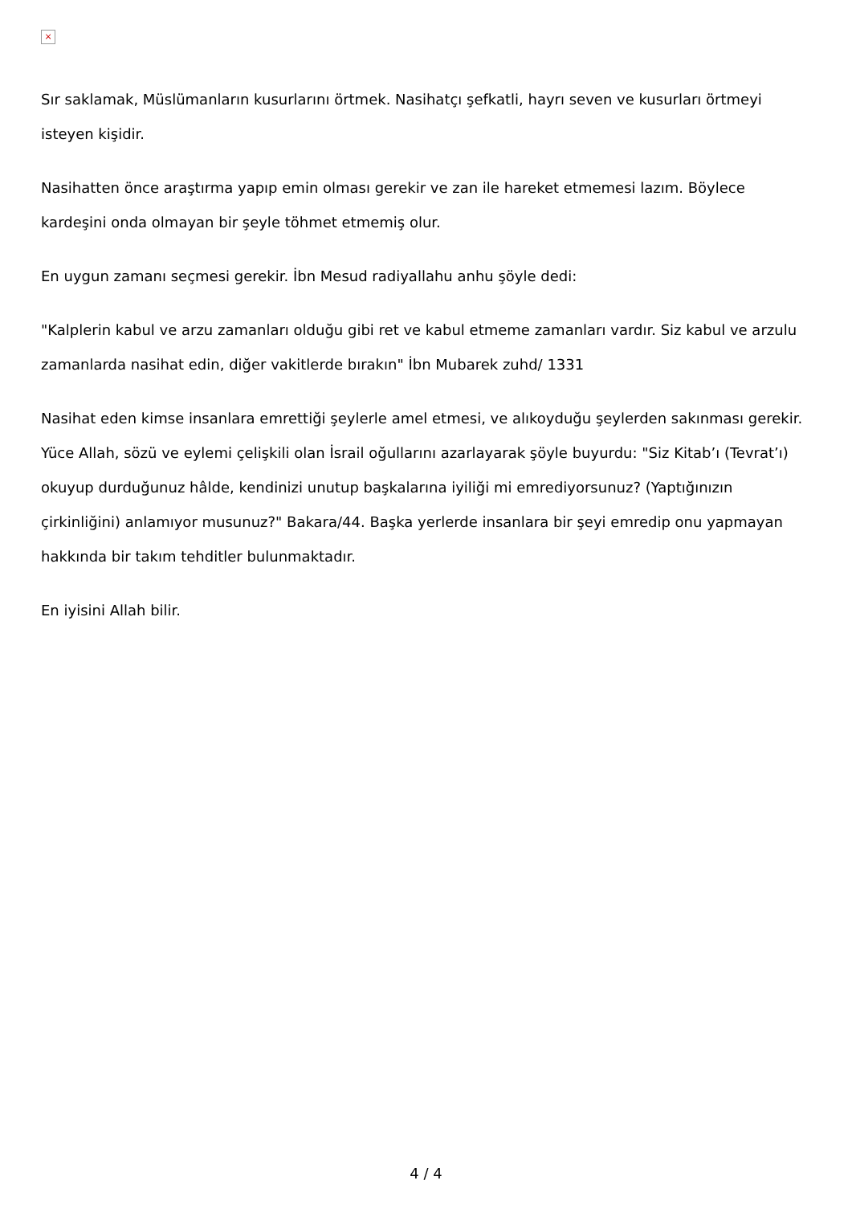×
Sır saklamak, Müslümanların kusurlarını örtmek. Nasihatçı şefkatli, hayrı seven ve kusurları örtmeyi isteyen kişidir.
Nasihatten önce araştırma yapıp emin olması gerekir ve zan ile hareket etmemesi lazım. Böylece kardeşini onda olmayan bir şeyle töhmet etmemiş olur.
En uygun zamanı seçmesi gerekir. İbn Mesud radiyallahu anhu şöyle dedi:
"Kalplerin kabul ve arzu zamanları olduğu gibi ret ve kabul etmeme zamanları vardır. Siz kabul ve arzulu zamanlarda nasihat edin, diğer vakitlerde bırakın" İbn Mubarek zuhd/ 1331
Nasihat eden kimse insanlara emrettiği şeylerle amel etmesi, ve alıkoyduğu şeylerden sakınması gerekir. Yüce Allah, sözü ve eylemi çelişkili olan İsrail oğullarını azarlayarak şöyle buyurdu: "Siz Kitab’ı (Tevrat’ı) okuyup durduğunuz hâlde, kendinizi unutup başkalarına iyiliği mi emrediyorsunuz? (Yaptığınızın çirkinliğini) anlamıyor musunuz?" Bakara/44. Başka yerlerde insanlara bir şeyi emredip onu yapmayan hakkında bir takım tehditler bulunmaktadır.
En iyisini Allah bilir.
4 / 4